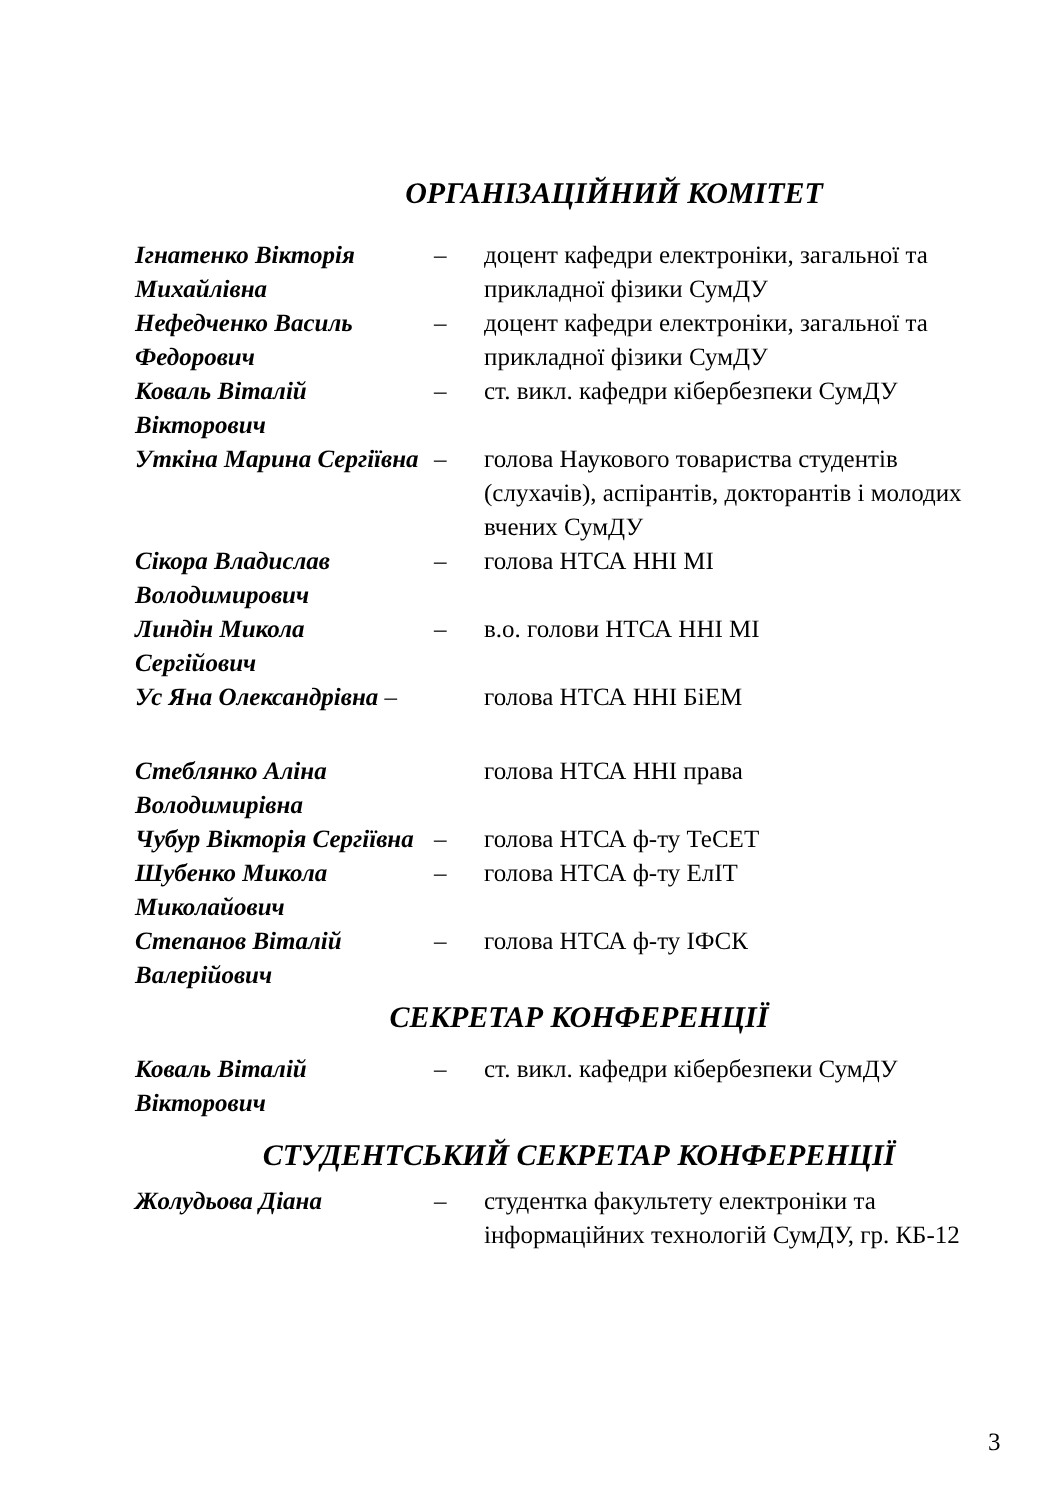ОРГАНІЗАЦІЙНИЙ КОМІТЕТ
| Ігнатенко Вікторія Михайлівна | – | доцент кафедри електроніки, загальної та прикладної фізики СумДУ |
| Нефедченко Василь Федорович | – | доцент кафедри електроніки, загальної та прикладної фізики СумДУ |
| Коваль Віталій Вікторович | – | ст. викл. кафедри кібербезпеки СумДУ |
| Уткіна Марина Сергіївна | – | голова Наукового товариства студентів (слухачів), аспірантів, докторантів і молодих вчених СумДУ |
| Сікора Владислав Володимирович | – | голова НТСА ННІ МІ |
| Линдін Микола Сергійович | – | в.о. голови НТСА ННІ МІ |
| Ус Яна Олександрівна – | | голова НТСА ННІ БіЕМ |
| Стеблянко Аліна Володимирівна | | голова НТСА ННІ права |
| Чубур Вікторія Сергіївна | – | голова НТСА ф-ту ТеСЕТ |
| Шубенко Микола Миколайович | – | голова НТСА ф-ту ЕлІТ |
| Степанов Віталій Валерійович | – | голова НТСА ф-ту ІФСК |
СЕКРЕТАР КОНФЕРЕНЦІЇ
| Коваль Віталій Вікторович | – | ст. викл. кафедри кібербезпеки СумДУ |
СТУДЕНТСЬКИЙ СЕКРЕТАР КОНФЕРЕНЦІЇ
| Жолудьова Діана | – | студентка факультету електроніки та інформаційних технологій СумДУ, гр. КБ-12 |
3